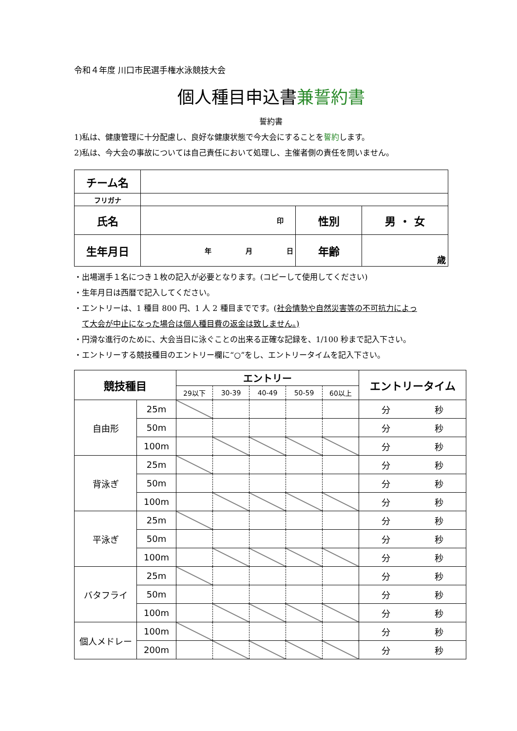令和４年度 川口市民選手権水泳競技大会
個人種目申込書兼誓約書
誓約書
1)私は、健康管理に十分配慮し、良好な健康状態で今大会にすることを誓約します。
2)私は、今大会の事故については自己責任において処理し、主催者側の責任を問いません。
| チーム名 | | | |
| フリガナ | | | |
| 氏名 | 印 | 性別 | 男 ・ 女 |
| 生年月日 | 年 月 日 | 年齢 | 歳 |
・出場選手１名につき１枚の記入が必要となります。(コピーして使用してください)
・生年月日は西暦で記入してください。
・エントリーは、1 種目 800 円、1 人 2 種目までです。(社会情勢や自然災害等の不可抗力によっ
 て大会が中止になった場合は個人種目費の返金は致しません。)
・円滑な進行のために、大会当日に泳ぐことの出来る正確な記録を、1/100 秒まで記入下さい。
・エントリーする競技種目のエントリー欄に“○”をし、エントリータイムを記入下さい。
| 競技種目 | | エントリー | | | | | エントリータイム | |
| | | 29以下 | 30-39 | 40-49 | 50-59 | 60以上 | | |
| 自由形 | 25m | | | | | | 分 | 秒 |
| | 50m | | | | | | 分 | 秒 |
| | 100m | | | | | | 分 | 秒 |
| 背泳ぎ | 25m | | | | | | 分 | 秒 |
| | 50m | | | | | | 分 | 秒 |
| | 100m | | | | | | 分 | 秒 |
| 平泳ぎ | 25m | | | | | | 分 | 秒 |
| | 50m | | | | | | 分 | 秒 |
| | 100m | | | | | | 分 | 秒 |
| バタフライ | 25m | | | | | | 分 | 秒 |
| | 50m | | | | | | 分 | 秒 |
| | 100m | | | | | | 分 | 秒 |
| 個人メドレー | 100m | | | | | | 分 | 秒 |
| | 200m | | | | | | 分 | 秒 |